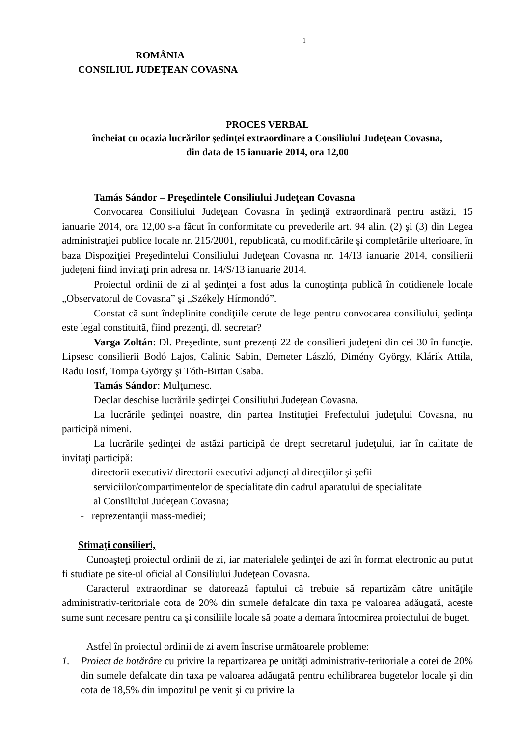1
ROMÂNIA
CONSILIUL JUDEŢEAN COVASNA
PROCES VERBAL
încheiat cu ocazia lucrărilor şedinţei extraordinare a Consiliului Judeţean Covasna,
din data de 15 ianuarie 2014, ora 12,00
Tamás Sándor – Preşedintele Consiliului Judeţean Covasna
Convocarea Consiliului Judeţean Covasna în şedinţă extraordinară pentru astăzi, 15 ianuarie 2014, ora 12,00 s-a făcut în conformitate cu prevederile art. 94 alin. (2) şi (3) din Legea administraţiei publice locale nr. 215/2001, republicată, cu modificările şi completările ulterioare, în baza Dispoziţiei Preşedintelui Consiliului Judeţean Covasna nr. 14/13 ianuarie 2014, consilierii judeţeni fiind invitaţi prin adresa nr. 14/S/13 ianuarie 2014.
Proiectul ordinii de zi al şedinţei a fost adus la cunoştinţa publică în cotidienele locale „Observatorul de Covasna” şi „Székely Hírmondó”.
Constat că sunt îndeplinite condiţiile cerute de lege pentru convocarea consiliului, şedinţa este legal constituită, fiind prezenţi, dl. secretar?
Varga Zoltán: Dl. Preşedinte, sunt prezenţi 22 de consilieri judeţeni din cei 30 în funcţie. Lipsesc consilierii Bodó Lajos, Calinic Sabin, Demeter László, Dimény György, Klárik Attila, Radu Iosif, Tompa György şi Tóth-Birtan Csaba.
Tamás Sándor: Mulţumesc.
Declar deschise lucrările şedinţei Consiliului Judeţean Covasna.
La lucrările şedinţei noastre, din partea Instituţiei Prefectului judeţului Covasna, nu participă nimeni.
La lucrările şedinţei de astăzi participă de drept secretarul judeţului, iar în calitate de invitaţi participă:
- directorii executivi/ directorii executivi adjuncţi al direcţiilor şi şefii
serviciilor/compartimentelor de specialitate din cadrul aparatului de specialitate
al Consiliului Judeţean Covasna;
- reprezentanţii mass-mediei;
Stimaţi consilieri,
Cunoaşteţi proiectul ordinii de zi, iar materialele şedinţei de azi în format electronic au putut fi studiate pe site-ul oficial al Consiliului Judeţean Covasna.
Caracterul extraordinar se datorează faptului că trebuie să repartizăm către unităţile administrativ-teritoriale cota de 20% din sumele defalcate din taxa pe valoarea adăugată, aceste sume sunt necesare pentru ca şi consiliile locale să poate a demara întocmirea proiectului de buget.
Astfel în proiectul ordinii de zi avem înscrise următoarele probleme:
1. Proiect de hotărâre cu privire la repartizarea pe unităţi administrativ-teritoriale a cotei de 20% din sumele defalcate din taxa pe valoarea adăugată pentru echilibrarea bugetelor locale şi din cota de 18,5% din impozitul pe venit şi cu privire la